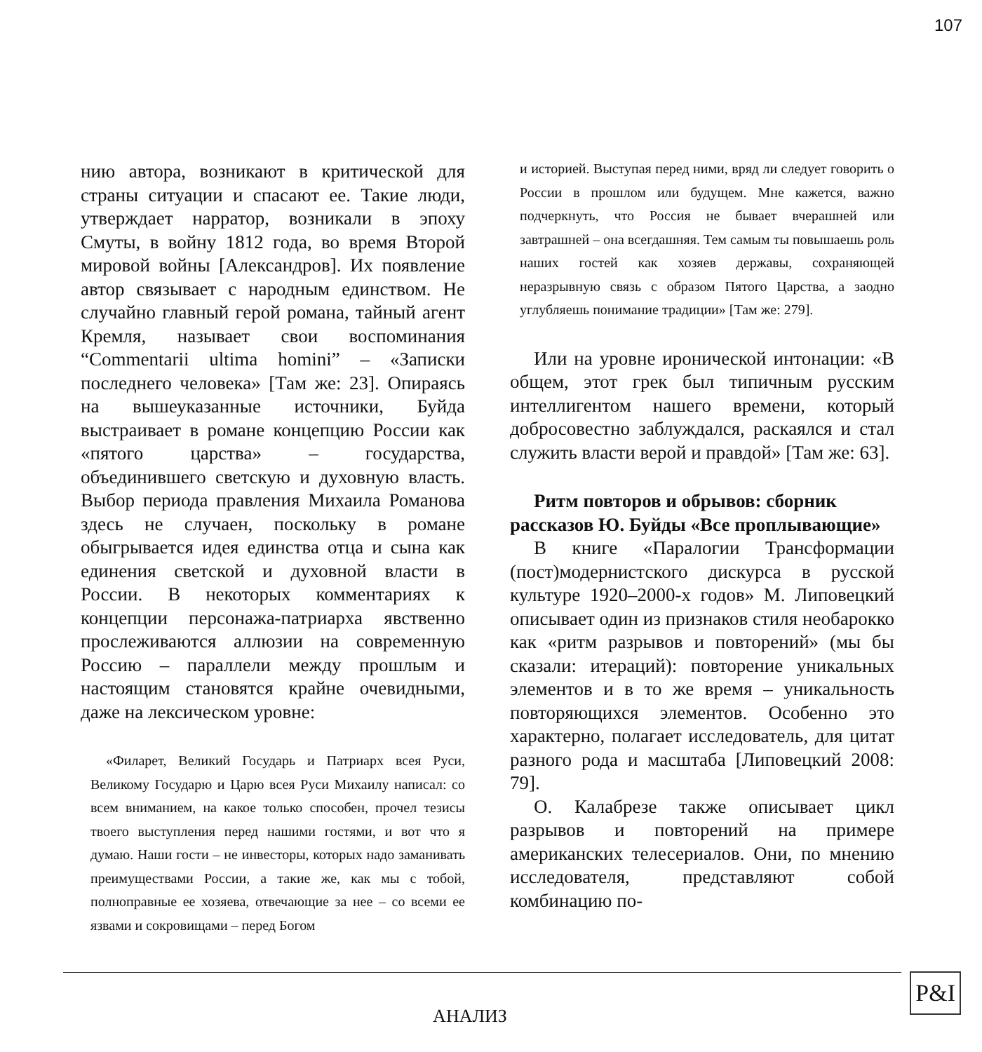107
нию автора, возникают в критической для страны ситуации и спасают ее. Такие люди, утверждает нарратор, возникали в эпоху Смуты, в войну 1812 года, во время Второй мировой войны [Александров]. Их появление автор связывает с народным единством. Не случайно главный герой романа, тайный агент Кремля, называет свои воспоминания “Commentarii ultima homini” – «Записки последнего человека» [Там же: 23]. Опираясь на вышеуказанные источники, Буйда выстраивает в романе концепцию России как «пятого царства» – государства, объединившего светскую и духовную власть. Выбор периода правления Михаила Романова здесь не случаен, поскольку в романе обыгрывается идея единства отца и сына как единения светской и духовной власти в России. В некоторых комментариях к концепции персонажа-патриарха явственно прослеживаются аллюзии на современную Россию – параллели между прошлым и настоящим становятся крайне очевидными, даже на лексическом уровне:
«Филарет, Великий Государь и Патриарх всея Руси, Великому Государю и Царю всея Руси Михаилу написал: со всем вниманием, на какое только способен, прочел тезисы твоего выступления перед нашими гостями, и вот что я думаю. Наши гости – не инвесторы, которых надо заманивать преимуществами России, а такие же, как мы с тобой, полноправные ее хозяева, отвечающие за нее – со всеми ее язвами и сокровищами – перед Богом
и историей. Выступая перед ними, вряд ли следует говорить о России в прошлом или будущем. Мне кажется, важно подчеркнуть, что Россия не бывает вчерашней или завтрашней – она всегдашняя. Тем самым ты повышаешь роль наших гостей как хозяев державы, сохраняющей неразрывную связь с образом Пятого Царства, а заодно углубляешь понимание традиции» [Там же: 279].
Или на уровне иронической интонации: «В общем, этот грек был типичным русским интеллигентом нашего времени, который добросовестно заблуждался, раскаялся и стал служить власти верой и правдой» [Там же: 63].
Ритм повторов и обрывов: сборник рассказов Ю. Буйды «Все проплывающие»
В книге «Паралогии Трансформации (пост)модернистского дискурса в русской культуре 1920–2000-х годов» М. Липовецкий описывает один из признаков стиля необарокко как «ритм разрывов и повторений» (мы бы сказали: итераций): повторение уникальных элементов и в то же время – уникальность повторяющихся элементов. Особенно это характерно, полагает исследователь, для цитат разного рода и масштаба [Липовецкий 2008: 79].
О. Калабрезе также описывает цикл разрывов и повторений на примере американских телесериалов. Они, по мнению исследователя, представляют собой комбинацию по-
АНАЛИЗ
P&I